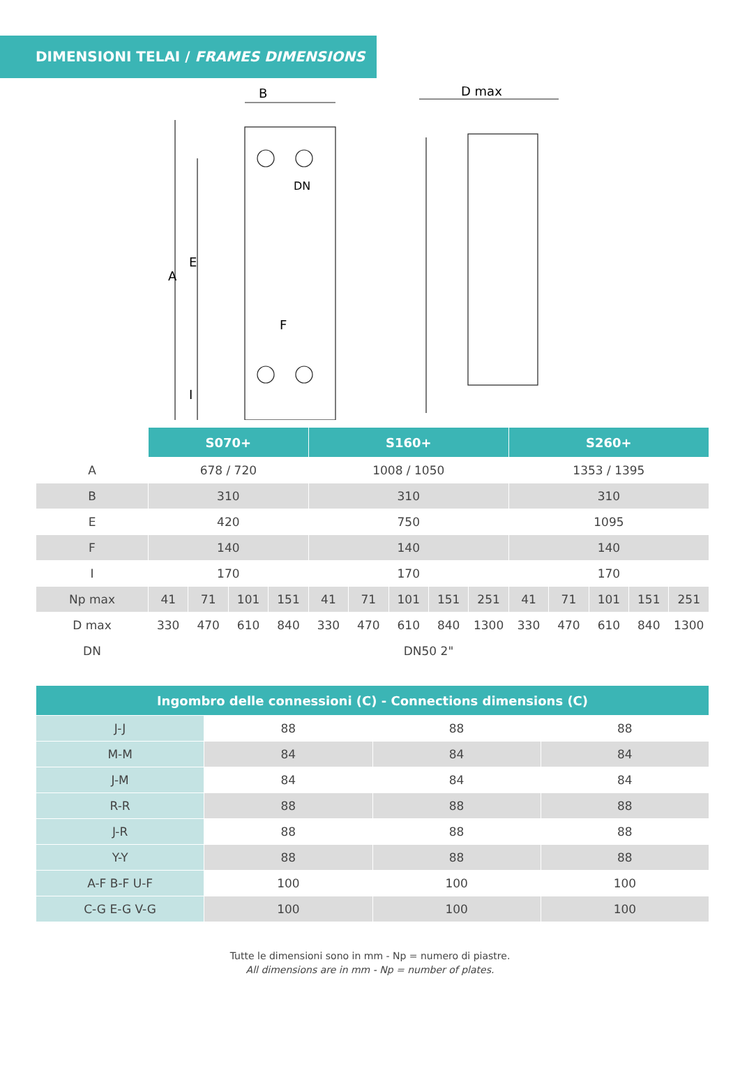DIMENSIONI TELAI / FRAMES DIMENSIONS
B
A
E
F
I
DN
D max
| | S070+ | | | | S160+ | | | | | S260+ | | | | |
| A | 678 / 720 | | | | 1008 / 1050 | | | | | 1353 / 1395 | | | | |
| B | 310 | | | | 310 | | | | | 310 | | | | |
| E | 420 | | | | 750 | | | | | 1095 | | | | |
| F | 140 | | | | 140 | | | | | 140 | | | | |
| I | 170 | | | | 170 | | | | | 170 | | | | |
| Np max | 41 | 71 | 101 | 151 | 41 | 71 | 101 | 151 | 251 | 41 | 71 | 101 | 151 | 251 |
| D max | 330 | 470 | 610 | 840 | 330 | 470 | 610 | 840 | 1300 | 330 | 470 | 610 | 840 | 1300 |
| DN | DN50 2" | | | | | | | | | | | | | |
| Ingombro delle connessioni (C) - Connections dimensions (C) | | | |
| --- | --- | --- | --- |
| J-J | 88 | 88 | 88 |
| M-M | 84 | 84 | 84 |
| J-M | 84 | 84 | 84 |
| R-R | 88 | 88 | 88 |
| J-R | 88 | 88 | 88 |
| Y-Y | 88 | 88 | 88 |
| A-F B-F U-F | 100 | 100 | 100 |
| C-G E-G V-G | 100 | 100 | 100 |
Tutte le dimensioni sono in mm - Np = numero di piastre.
All dimensions are in mm - Np = number of plates.